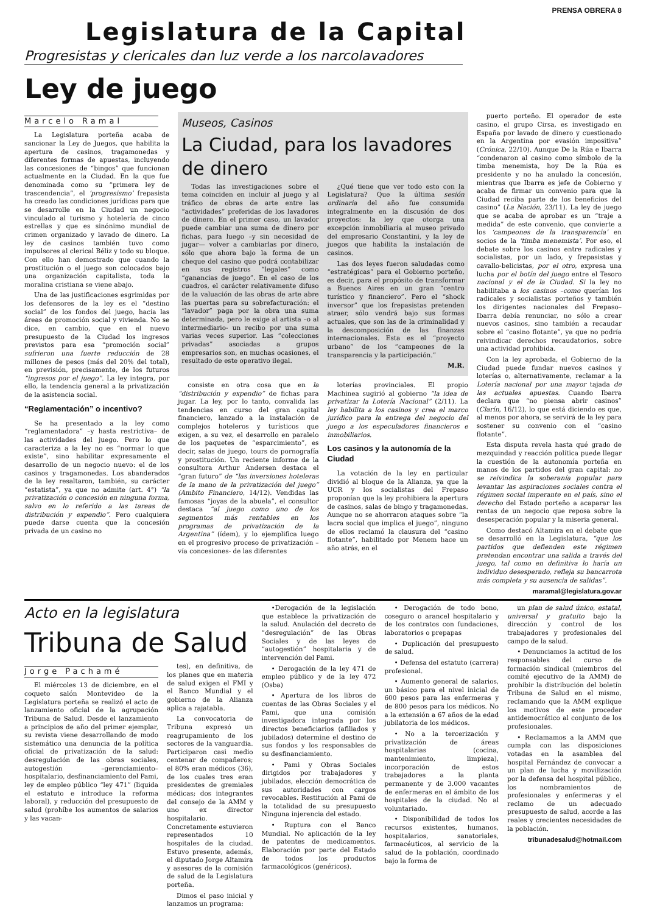PRENSA OBRERA 8
Legislatura de la Capital
Progresistas y clericales dan luz verde a los narcolavadores
Ley de juego
Marcelo Ramal
La Legislatura porteña acaba de sancionar la Ley de Juegos, que habilita la apertura de casinos, tragamonedas y diferentes formas de apuestas, incluyendo las concesiones de “bingos” que funcionan actualmente en la Ciudad. En la que fue denominada como su “primera ley de trascendencia”, el ‘progresismo’ frepasista ha creado las condiciones jurídicas para que se desarrolle en la Ciudad un negocio vinculado al turismo y hotelería de cinco estrellas y que es sinónimo mundial de crimen organizado y lavado de dinero. La ley de casinos también tuvo como impulsores al clerical Béliz y todo su bloque. Con ello han demostrado que cuando la prostitución o el juego son colocados bajo una organización capitalista, toda la moralina cristiana se viene abajo.
Una de las justificaciones esgrimidas por los defensores de la ley es el “destino social” de los fondos del juego, hacia las áreas de promoción social y vivienda. No se dice, en cambio, que en el nuevo presupuesto de la Ciudad los ingresos previstos para esa “promoción social” sufrieron una fuerte reducción de 28 millones de pesos (más del 20% del total), en previsión, precisamente, de los futuros “ingresos por el juego”. La ley integra, por ello, la tendencia general a la privatización de la asistencia social.
“Reglamentación” o incentivo?
Se ha presentado a la ley como “reglamentadora” –y hasta restrictiva– de las actividades del juego. Pero lo que caracteriza a la ley no es “normar lo que existe”, sino habilitar expresamente el desarrollo de un negocio nuevo: el de los casinos y tragamonedas. Los abanderados de la ley resaltaron, también, su carácter “estatista”, ya que no admite (art. 4°) “la privatización o concesión en ninguna forma, salvo en lo referido a las tareas de distribución y expendio”. Pero cualquiera puede darse cuenta que la concesión privada de un casino no
Museos, Casinos
La Ciudad, para los lavadores de dinero
Todas las investigaciones sobre el tema coinciden en incluir al juego y al tráfico de obras de arte entre las “actividades” preferidas de los lavadores de dinero. En el primer caso, un lavador puede cambiar una suma de dinero por fichas, para luego –y sin necesidad de jugar— volver a cambiarlas por dinero, sólo que ahora bajo la forma de un cheque del casino que podrá contabilizar en sus registros “legales” como “ganancias de juego”. En el caso de los cuadros, el carácter relativamente difuso de la valuación de las obras de arte abre las puertas para su sobrefacturación: el “lavador” paga por la obra una suma determinada, pero le exige al artista –o al intermediario- un recibo por una suma varias veces superior. Las “colecciones privadas” asociadas a grupos empresarios son, en muchas ocasiones, el resultado de este operativo ilegal.
¿Qué tiene que ver todo esto con la Legislatura? Que la última sesión ordinaria del año fue consumida integralmente en la discusión de dos proyectos: la ley que otorga una excepción inmobiliaria al museo privado del empresario Constantini, y la ley de juegos que habilita la instalación de casinos.
Las dos leyes fueron saludadas como “estratégicas” para el Gobierno porteño, es decir, para el propósito de transformar a Buenos Aires en un gran “centro turístico y financiero”. Pero el “shock inversor” que los frepasistas pretenden atraer, sólo vendrá bajo sus formas actuales, que son las de la criminalidad y la descomposición de las finanzas internacionales. Esta es el “proyecto urbano” de los “campeones de la transparencia y la participación.”
M.R.
consiste en otra cosa que en la “distribución y expendio” de fichas para jugar. La ley, por lo tanto, convalida las tendencias en curso del gran capital financiero, lanzado a la instalación de complejos hoteleros y turísticos que exigen, a su vez, el desarrollo en paralelo de los paquetes de “esparcimiento”, es decir, salas de juego, tours de pornografía y prostitución. Un reciente informe de la consultora Arthur Andersen destaca el “gran futuro” de “las inversiones hoteleras de la mano de la privatización del juego” (Ambito Financiero, 14/12). Vendidas las famosas “joyas de la abuela”, el consultor destaca “al juego como uno de los segmentos más rentables en los programas de privatización de la Argentina” (ídem), y lo ejemplifica luego en el progresivo proceso de privatización –vía concesiones- de las diferentes
loterías provinciales. El propio Machinea sugirió al gobierno “la idea de privatizar la Lotería Nacional” (2/11). La ley habilita a los casinos y crea el marco jurídico para la entrega del negocio del juego a los especuladores financieros e inmobiliarios.
Los casinos y la autonomía de la Ciudad
La votación de la ley en particular dividió al bloque de la Alianza, ya que la UCR y los socialistas del Frepaso proponían que la ley prohibiera la apertura de casinos, salas de bingo y tragamonedas. Aunque no se ahorraron ataques sobre “la lacra social que implica el juego”, ninguno de ellos reclamó la clausura del “casino flotante”, habilitado por Menem hace un año atrás, en el
puerto porteño. El operador de este casino, el grupo Cirsa, es investigado en España por lavado de dinero y cuestionado en la Argentina por evasión impositiva” (Crónica, 22/10). Aunque De la Rúa e Ibarra “condenaron al casino como símbolo de la timba menemista, hoy De la Rúa es presidente y no ha anulado la concesión, mientras que Ibarra es jefe de Gobierno y acaba de firmar un convenio para que la Ciudad reciba parte de los beneficios del casino” (La Nación, 23/11). La ley de juego que se acaba de aprobar es un “traje a medida” de este convenio, que convierte a los ‘campeones de la transparencia’ en socios de la ‘timba menemista’. Por eso, el debate sobre los casinos entre radicales y socialistas, por un lado, y frepasistas y cavallo-belicistas, por el otro, expresa una lucha por el botín del juego entre el Tesoro nacional y el de la Ciudad. Si la ley no habilitaba a los casinos –como querían los radicales y socialistas porteños y también los dirigentes nacionales del Frepaso– Ibarra debía renunciar, no sólo a crear nuevos casinos, sino también a recaudar sobre el “casino flotante”, ya que no podría reivindicar derechos recaudatorios, sobre una actividad prohibida.
Con la ley aprobada, el Gobierno de la Ciudad puede fundar nuevos casinos y loterías o, alternativamente, reclamar a la Lotería nacional por una mayor tajada de las actuales apuestas. Cuando Ibarra declara que “no piensa abrir casinos” (Clarín, 16/12), lo que está diciendo es que, al menos por ahora, se servirá de la ley para sostener su convenio con el “casino flotante”.
Esta disputa revela hasta qué grado de mezquindad y reacción política puede llegar la cuestión de la autonomía porteña en manos de los partidos del gran capital: no se reivindica la soberanía popular para levantar las aspiraciones sociales contra el régimen social imperante en el país, sino el derecho del Estado porteño a acaparar las rentas de un negocio que reposa sobre la desesperación popular y la miseria general.
Como destacó Altamira en el debate que se desarrolló en la Legislatura, “que los partidos que defienden este régimen pretendan encontrar una salida a través del juego, tal como en definitiva lo haría un individuo desesperado, refleja su bancarrota más completa y su ausencia de salidas”.
maramal@legislatura.gov.ar
Acto en la legislatura
Tribuna de Salud
Jorge Pachamé
El miércoles 13 de diciembre, en el coqueto salón Montevideo de la Legislatura porteña se realizó el acto de lanzamiento oficial de la agrupación Tribuna de Salud. Desde el lanzamiento a principios de año del primer ejemplar, su revista viene desarrollando de modo sistemático una denuncia de la política oficial de privatización de la salud: desregulación de las obras sociales, autogestión –gerenciamiento– hospitalario, desfinanciamiento del Pami, ley de empleo público “ley 471” (liquida el estatuto e introduce la reforma laboral), y reducción del presupuesto de salud (prohíbe los aumentos de salarios y las vacan-
tes), en definitiva, de los planes que en materia de salud exigen el FMI y el Banco Mundial y el gobierno de la Alianza aplica a rajatabla.
La convocatoria de Tribuna expresó un reagrupamiento de los sectores de la vanguardia. Participaron casi medio centenar de compañeros; el 80% eran médicos (36), de los cuales tres eran presidentes de gremiales médicas; dos integrantes del consejo de la AMM y uno ex director hospitalario. Concretamente estuvieron representados 10 hospitales de la ciudad. Estuvo presente, además, el diputado Jorge Altamira y asesores de la comisión de salud de la Legislatura porteña.
Dimos el paso inicial y lanzamos un programa:
•Derogación de la legislación que establece la privatización de la salud. Anulación del decreto de “desregulación” de las Obras Sociales y de las leyes de “autogestión” hospitalaria y de intervención del Pami.
• Derogación de la ley 471 de empleo público y de la ley 472 (Osba)
• Apertura de los libros de cuentas de las Obras Sociales y el Pami, que una comisión investigadora integrada por los directos beneficiarios (afiliados y jubilados) determine el destino de sus fondos y los responsables de su desfinanciamiento.
• Pami y Obras Sociales dirigidos por trabajadores y jubilados, elección democrática de sus autoridades con cargos revocables. Restitución al Pami de la totalidad de su presupuesto Ninguna injerencia del estado.
• Ruptura con el Banco Mundial. No aplicación de la ley de patentes de medicamentos. Elaboración por parte del Estado de todos los productos farmacológicos (genéricos).
• Derogación de todo bono, coseguro o arancel hospitalario y de los contratos con fundaciones, laboratorios o prepapas
• Duplicación del presupuesto de salud.
• Defensa del estatuto (carrera) profesional.
• Aumento general de salarios, un básico para el nivel inicial de 600 pesos para las enfermeras y de 800 pesos para los médicos. No a la extensión a 67 años de la edad jubilatoria de los médicos.
• No a la tercerización y privatización de áreas hospitalarias (cocina, mantenimiento, limpieza), incorporación de estos trabajadores a la planta permanente y de 3.000 vacantes de enfermeras en el ámbito de los hospitales de la ciudad. No al voluntariado.
• Disponibilidad de todos los recursos existentes, humanos, hospitalarios, sanatoriales, farmacéuticos, al servicio de la salud de la población, coordinado bajo la forma de
un plan de salud único, estatal, universal y gratuito bajo la dirección y control de los trabajadores y profesionales del campo de la salud.
• Denunciamos la actitud de los responsables del curso de formación sindical (miembros del comité ejecutivo de la AMM) de prohibir la distribución del boletín Tribuna de Salud en el mismo, reclamando que la AMM explique los motivos de este proceder antidemocrático al conjunto de los profesionales.
• Reclamamos a la AMM que cumpla con las disposiciones votadas en la asamblea del hospital Fernández de convocar a un plan de lucha y movilización por la defensa del hospital público, los nombramientos de profesionales y enfermeras y el reclamo de un adecuado presupuesto de salud, acorde a las reales y crecientes necesidades de la población.
tribunadesalud@hotmail.com